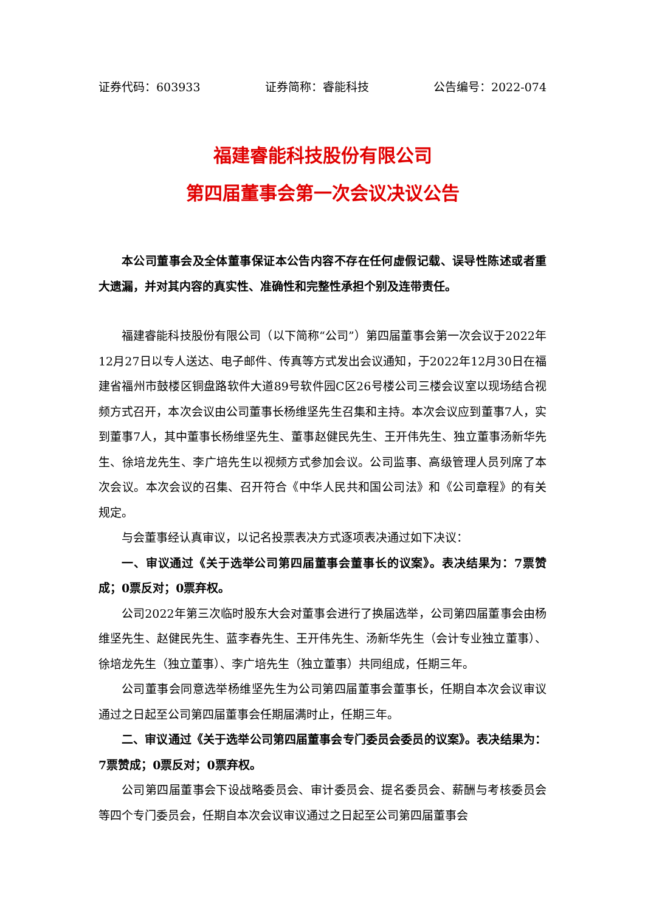证券代码：603933 证券简称：睿能科技 公告编号：2022-074
福建睿能科技股份有限公司
第四届董事会第一次会议决议公告
本公司董事会及全体董事保证本公告内容不存在任何虚假记载、误导性陈述或者重大遗漏，并对其内容的真实性、准确性和完整性承担个别及连带责任。
福建睿能科技股份有限公司（以下简称“公司”）第四届董事会第一次会议于2022年12月27日以专人送达、电子邮件、传真等方式发出会议通知，于2022年12月30日在福建省福州市鼓楼区铜盘路软件大道89号软件园C区26号楼公司三楼会议室以现场结合视频方式召开，本次会议由公司董事长杨维坚先生召集和主持。本次会议应到董事7人，实到董事7人，其中董事长杨维坚先生、董事赵健民先生、王开伟先生、独立董事汤新华先生、徐培龙先生、李广培先生以视频方式参加会议。公司监事、高级管理人员列席了本次会议。本次会议的召集、召开符合《中华人民共和国公司法》和《公司章程》的有关规定。
与会董事经认真审议，以记名投票表决方式逐项表决通过如下决议：
一、审议通过《关于选举公司第四届董事会董事长的议案》。表决结果为：7票赞成；0票反对；0票弃权。
公司2022年第三次临时股东大会对董事会进行了换届选举，公司第四届董事会由杨维坚先生、赵健民先生、蓝李春先生、王开伟先生、汤新华先生（会计专业独立董事）、徐培龙先生（独立董事）、李广培先生（独立董事）共同组成，任期三年。
公司董事会同意选举杨维坚先生为公司第四届董事会董事长，任期自本次会议审议通过之日起至公司第四届董事会任期届满时止，任期三年。
二、审议通过《关于选举公司第四届董事会专门委员会委员的议案》。表决结果为：7票赞成；0票反对；0票弃权。
公司第四届董事会下设战略委员会、审计委员会、提名委员会、薪酬与考核委员会等四个专门委员会，任期自本次会议审议通过之日起至公司第四届董事会